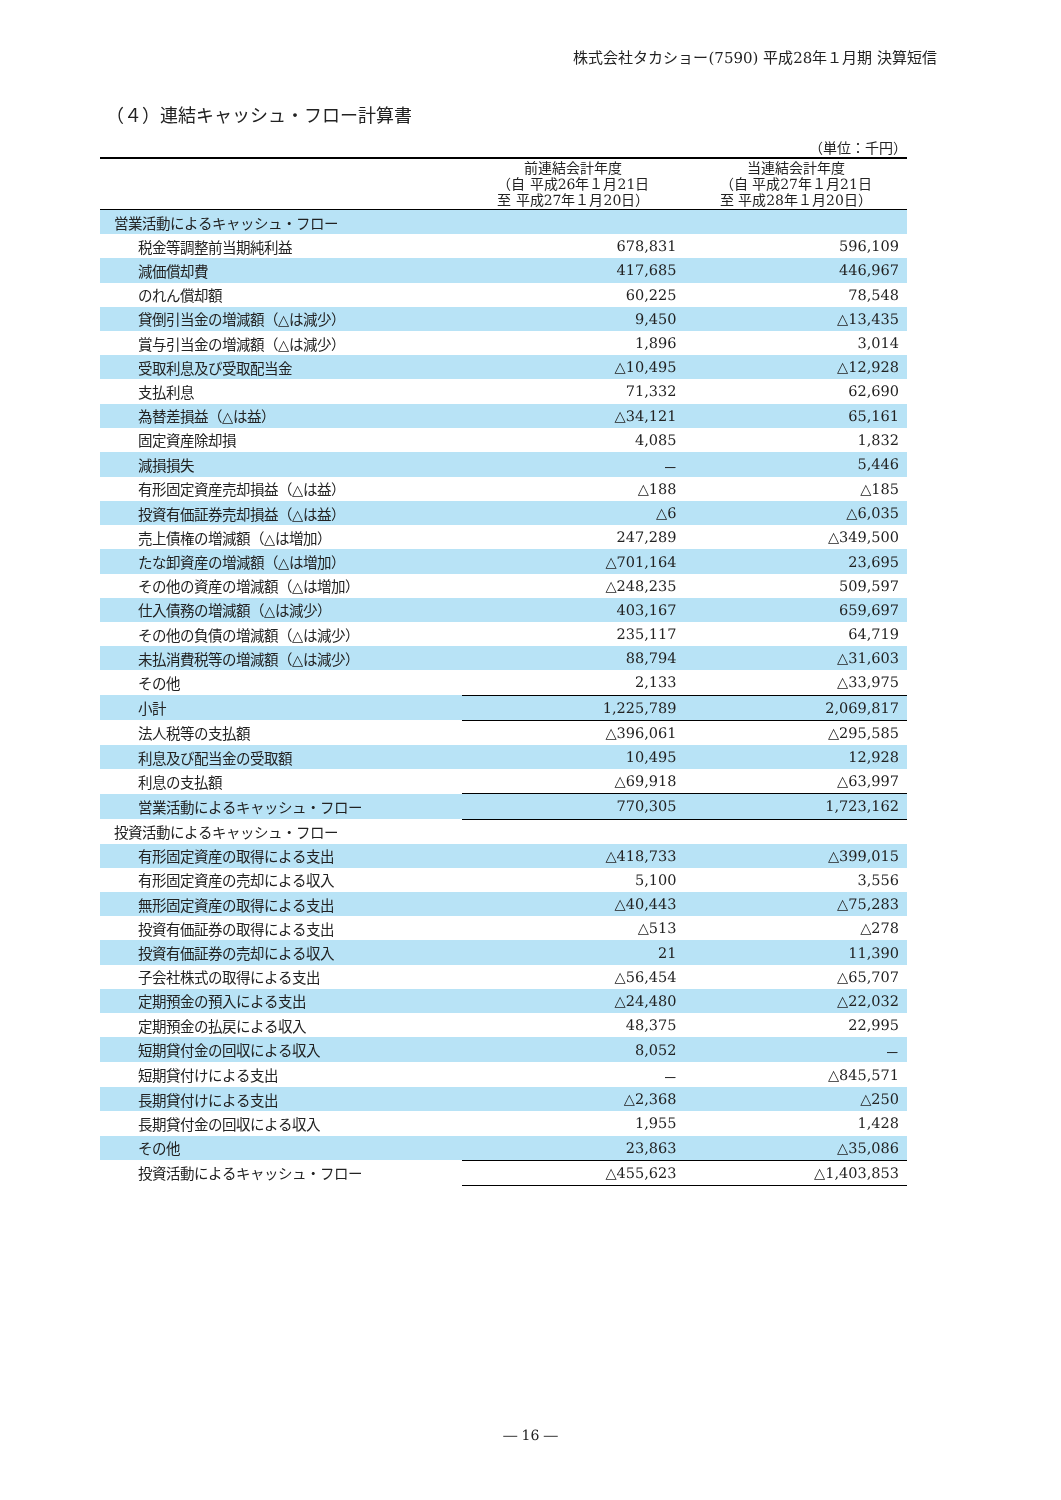株式会社タカショー(7590) 平成28年１月期 決算短信
（４）連結キャッシュ・フロー計算書
（単位：千円）
| | 前連結会計年度 （自 平成26年１月21日 至 平成27年１月20日） | 当連結会計年度 （自 平成27年１月21日 至 平成28年１月20日） |
| --- | --- | --- |
| 営業活動によるキャッシュ・フロー | | |
| 税金等調整前当期純利益 | 678,831 | 596,109 |
| 減価償却費 | 417,685 | 446,967 |
| のれん償却額 | 60,225 | 78,548 |
| 貸倒引当金の増減額（△は減少） | 9,450 | △13,435 |
| 賞与引当金の増減額（△は減少） | 1,896 | 3,014 |
| 受取利息及び受取配当金 | △10,495 | △12,928 |
| 支払利息 | 71,332 | 62,690 |
| 為替差損益（△は益） | △34,121 | 65,161 |
| 固定資産除却損 | 4,085 | 1,832 |
| 減損損失 | － | 5,446 |
| 有形固定資産売却損益（△は益） | △188 | △185 |
| 投資有価証券売却損益（△は益） | △6 | △6,035 |
| 売上債権の増減額（△は増加） | 247,289 | △349,500 |
| たな卸資産の増減額（△は増加） | △701,164 | 23,695 |
| その他の資産の増減額（△は増加） | △248,235 | 509,597 |
| 仕入債務の増減額（△は減少） | 403,167 | 659,697 |
| その他の負債の増減額（△は減少） | 235,117 | 64,719 |
| 未払消費税等の増減額（△は減少） | 88,794 | △31,603 |
| その他 | 2,133 | △33,975 |
| 小計 | 1,225,789 | 2,069,817 |
| 法人税等の支払額 | △396,061 | △295,585 |
| 利息及び配当金の受取額 | 10,495 | 12,928 |
| 利息の支払額 | △69,918 | △63,997 |
| 営業活動によるキャッシュ・フロー | 770,305 | 1,723,162 |
| 投資活動によるキャッシュ・フロー | | |
| 有形固定資産の取得による支出 | △418,733 | △399,015 |
| 有形固定資産の売却による収入 | 5,100 | 3,556 |
| 無形固定資産の取得による支出 | △40,443 | △75,283 |
| 投資有価証券の取得による支出 | △513 | △278 |
| 投資有価証券の売却による収入 | 21 | 11,390 |
| 子会社株式の取得による支出 | △56,454 | △65,707 |
| 定期預金の預入による支出 | △24,480 | △22,032 |
| 定期預金の払戻による収入 | 48,375 | 22,995 |
| 短期貸付金の回収による収入 | 8,052 | － |
| 短期貸付けによる支出 | － | △845,571 |
| 長期貸付けによる支出 | △2,368 | △250 |
| 長期貸付金の回収による収入 | 1,955 | 1,428 |
| その他 | 23,863 | △35,086 |
| 投資活動によるキャッシュ・フロー | △455,623 | △1,403,853 |
― 16 ―